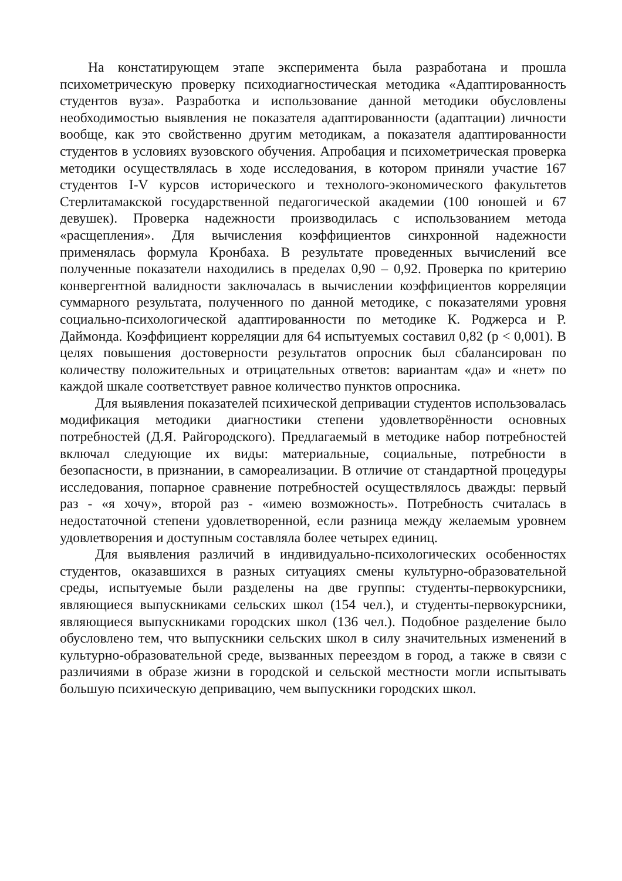На констатирующем этапе эксперимента была разработана и прошла психометрическую проверку психодиагностическая методика «Адаптированность студентов вуза». Разработка и использование данной методики обусловлены необходимостью выявления не показателя адаптированности (адаптации) личности вообще, как это свойственно другим методикам, а показателя адаптированности студентов в условиях вузовского обучения. Апробация и психометрическая проверка методики осуществлялась в ходе исследования, в котором приняли участие 167 студентов I-V курсов исторического и технолого-экономического факультетов Стерлитамакской государственной педагогической академии (100 юношей и 67 девушек). Проверка надежности производилась с использованием метода «расщепления». Для вычисления коэффициентов синхронной надежности применялась формула Кронбаха. В результате проведенных вычислений все полученные показатели находились в пределах 0,90 – 0,92. Проверка по критерию конвергентной валидности заключалась в вычислении коэффициентов корреляции суммарного результата, полученного по данной методике, с показателями уровня социально-психологической адаптированности по методике К. Роджерса и Р. Даймонда. Коэффициент корреляции для 64 испытуемых составил 0,82 (p < 0,001). В целях повышения достоверности результатов опросник был сбалансирован по количеству положительных и отрицательных ответов: вариантам «да» и «нет» по каждой шкале соответствует равное количество пунктов опросника.
Для выявления показателей психической депривации студентов использовалась модификация методики диагностики степени удовлетворённости основных потребностей (Д.Я. Райгородского). Предлагаемый в методике набор потребностей включал следующие их виды: материальные, социальные, потребности в безопасности, в признании, в самореализации. В отличие от стандартной процедуры исследования, попарное сравнение потребностей осуществлялось дважды: первый раз - «я хочу», второй раз - «имею возможность». Потребность считалась в недостаточной степени удовлетворенной, если разница между желаемым уровнем удовлетворения и доступным составляла более четырех единиц.
Для выявления различий в индивидуально-психологических особенностях студентов, оказавшихся в разных ситуациях смены культурно-образовательной среды, испытуемые были разделены на две группы: студенты-первокурсники, являющиеся выпускниками сельских школ (154 чел.), и студенты-первокурсники, являющиеся выпускниками городских школ (136 чел.). Подобное разделение было обусловлено тем, что выпускники сельских школ в силу значительных изменений в культурно-образовательной среде, вызванных переездом в город, а также в связи с различиями в образе жизни в городской и сельской местности могли испытывать большую психическую депривацию, чем выпускники городских школ.